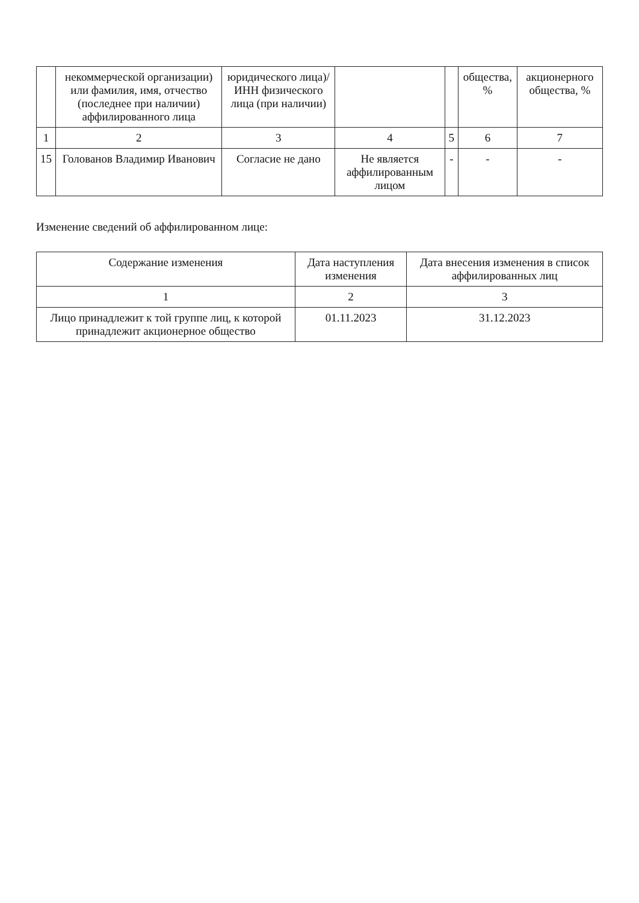| | некоммерческой организации) или фамилия, имя, отчество (последнее при наличии) аффилированного лица | юридического лица)/ ИНН физического лица (при наличии) | | | общества, % | акционерного общества, % |
| --- | --- | --- | --- | --- | --- | --- |
| 1 | 2 | 3 | 4 | 5 | 6 | 7 |
| 15 | Голованов Владимир Иванович | Согласие не дано | Не является аффилированным лицом | - | - | - |
Изменение сведений об аффилированном лице:
| Содержание изменения | Дата наступления изменения | Дата внесения изменения в список аффилированных лиц |
| --- | --- | --- |
| 1 | 2 | 3 |
| Лицо принадлежит к той группе лиц, к которой принадлежит акционерное общество | 01.11.2023 | 31.12.2023 |